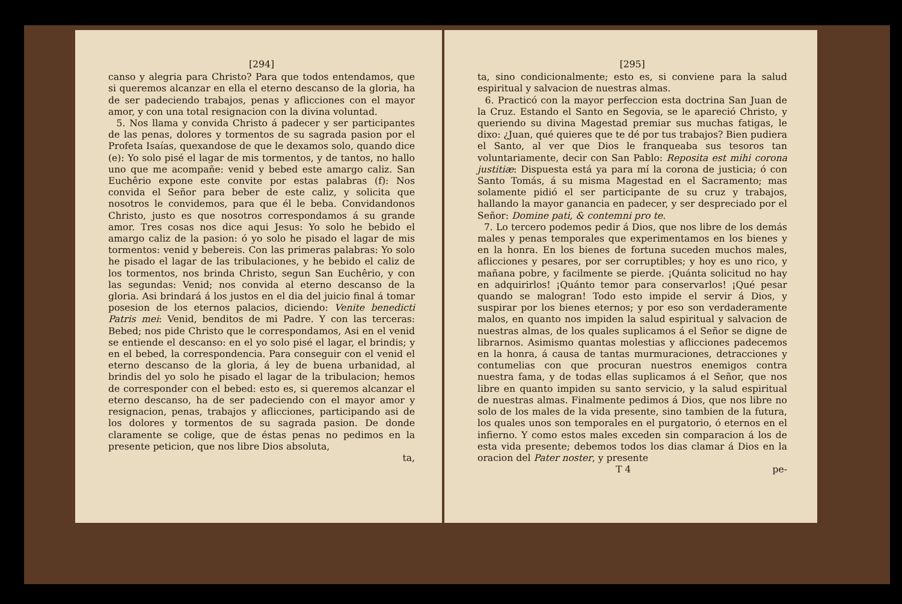[294]
canso y alegria para Christo? Para que todos entendamos, que si queremos alcanzar en ella el eterno descanso de la gloria, ha de ser padeciendo trabajos, penas y aflicciones con el mayor amor, y con una total resignacion con la divina voluntad.
5. Nos llama y convida Christo á padecer y ser participantes de las penas, dolores y tormentos de su sagrada pasion por el Profeta Isaías, quexandose de que le dexamos solo, quando dice (e): Yo solo pisé el lagar de mis tormentos, y de tantos, no hallo uno que me acompañe: venid y bebed este amargo caliz. San Euchêrio expone este convite por estas palabras (f): Nos convida el Señor para beber de este caliz, y solicita que nosotros le convidemos, para que él le beba. Convidandonos Christo, justo es que nosotros correspondamos á su grande amor. Tres cosas nos dice aqui Jesus: Yo solo he bebido el amargo caliz de la pasion: ó yo solo he pisado el lagar de mis tormentos: venid y bebereis. Con las primeras palabras: Yo solo he pisado el lagar de las tribulaciones, y he bebido el caliz de los tormentos, nos brinda Christo, segun San Euchêrio, y con las segundas: Venid; nos convida al eterno descanso de la gloria. Asi brindará á los justos en el dia del juicio final á tomar posesion de los eternos palacios, diciendo: Venite benedicti Patris mei: Venid, benditos de mi Padre. Y con las terceras: Bebed; nos pide Christo que le correspondamos, Asi en el venid se entiende el descanso: en el yo solo pisé el lagar, el brindis; y en el bebed, la correspondencia. Para conseguir con el venid el eterno descanso de la gloria, á ley de buena urbanidad, al brindis del yo solo he pisado el lagar de la tribulacion; hemos de corresponder con el bebed: esto es, si queremos alcanzar el eterno descanso, ha de ser padeciendo con el mayor amor y resignacion, penas, trabajos y aflicciones, participando asi de los dolores y tormentos de su sagrada pasion. De donde claramente se colige, que de éstas penas no pedimos en la presente peticion, que nos libre Dios absoluta,
ta,
[295]
ta, sino condicionalmente; esto es, si conviene para la salud espiritual y salvacion de nuestras almas.
6. Practicó con la mayor perfeccion esta doctrina San Juan de la Cruz. Estando el Santo en Segovia, se le apareció Christo, y queriendo su divina Magestad premiar sus muchas fatigas, le dixo: ¿Juan, qué quieres que te dé por tus trabajos? Bien pudiera el Santo, al ver que Dios le franqueaba sus tesoros tan voluntariamente, decir con San Pablo: Reposita est mihi corona justitiæ: Dispuesta está ya para mí la corona de justicia; ó con Santo Tomás, á su misma Magestad en el Sacramento; mas solamente pidió el ser participante de su cruz y trabajos, hallando la mayor ganancia en padecer, y ser despreciado por el Señor: Domine pati, & contemni pro te.
7. Lo tercero podemos pedir á Dios, que nos libre de los demás males y penas temporales que experimentamos en los bienes y en la honra. En los bienes de fortuna suceden muchos males, aflicciones y pesares, por ser corruptibles; y hoy es uno rico, y mañana pobre, y facilmente se pierde. ¡Quánta solicitud no hay en adquirirlos! ¡Quánto temor para conservarlos! ¡Qué pesar quando se malogran! Todo esto impide el servir á Dios, y suspirar por los bienes eternos; y por eso son verdaderamente malos, en quanto nos impiden la salud espiritual y salvacion de nuestras almas, de los quales suplicamos á el Señor se digne de librarnos. Asimismo quantas molestias y aflicciones padecemos en la honra, á causa de tantas murmuraciones, detracciones y contumelias con que procuran nuestros enemigos contra nuestra fama, y de todas ellas suplicamos á el Señor, que nos libre en quanto impiden su santo servicio, y la salud espiritual de nuestras almas. Finalmente pedimos á Dios, que nos libre no solo de los males de la vida presente, sino tambien de la futura, los quales unos son temporales en el purgatorio, ó eternos en el infierno. Y como estos males exceden sin comparacion á los de esta vida presente; debemos todos los dias clamar á Dios en la oracion del Pater noster, y presente
T 4 pe-